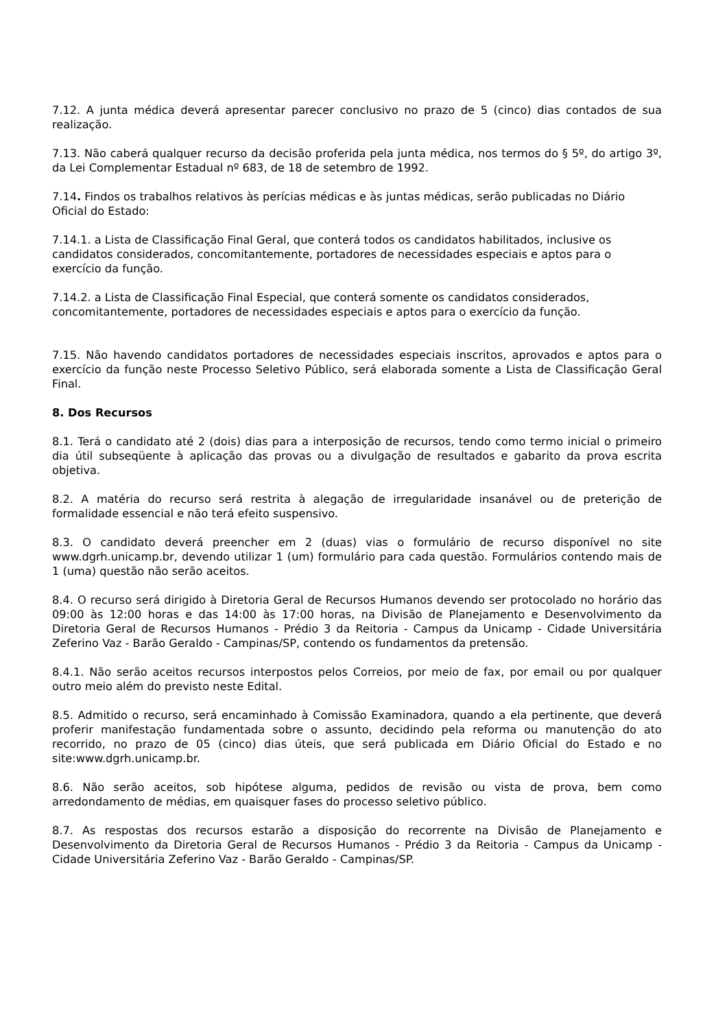7.12. A junta médica deverá apresentar parecer conclusivo no prazo de 5 (cinco) dias contados de sua realização.
7.13. Não caberá qualquer recurso da decisão proferida pela junta médica, nos termos do § 5º, do artigo 3º, da Lei Complementar Estadual nº 683, de 18 de setembro de 1992.
7.14. Findos os trabalhos relativos às perícias médicas e às juntas médicas, serão publicadas no Diário Oficial do Estado:
7.14.1. a Lista de Classificação Final Geral, que conterá todos os candidatos habilitados, inclusive os candidatos considerados, concomitantemente, portadores de necessidades especiais e aptos para o exercício da função.
7.14.2. a Lista de Classificação Final Especial, que conterá somente os candidatos considerados, concomitantemente, portadores de necessidades especiais e aptos para o exercício da função.
7.15. Não havendo candidatos portadores de necessidades especiais inscritos, aprovados e aptos para o exercício da função neste Processo Seletivo Público, será elaborada somente a Lista de Classificação Geral Final.
8. Dos Recursos
8.1. Terá o candidato até 2 (dois) dias para a interposição de recursos, tendo como termo inicial o primeiro dia útil subseqüente à aplicação das provas ou a divulgação de resultados e gabarito da prova escrita objetiva.
8.2. A matéria do recurso será restrita à alegação de irregularidade insanável ou de preterição de formalidade essencial e não terá efeito suspensivo.
8.3. O candidato deverá preencher em 2 (duas) vias o formulário de recurso disponível no site www.dgrh.unicamp.br, devendo utilizar 1 (um) formulário para cada questão. Formulários contendo mais de 1 (uma) questão não serão aceitos.
8.4. O recurso será dirigido à Diretoria Geral de Recursos Humanos devendo ser protocolado no horário das 09:00 às 12:00 horas e das 14:00 às 17:00 horas, na Divisão de Planejamento e Desenvolvimento da Diretoria Geral de Recursos Humanos - Prédio 3 da Reitoria - Campus da Unicamp - Cidade Universitária Zeferino Vaz - Barão Geraldo - Campinas/SP, contendo os fundamentos da pretensão.
8.4.1. Não serão aceitos recursos interpostos pelos Correios, por meio de fax, por email ou por qualquer outro meio além do previsto neste Edital.
8.5. Admitido o recurso, será encaminhado à Comissão Examinadora, quando a ela pertinente, que deverá proferir manifestação fundamentada sobre o assunto, decidindo pela reforma ou manutenção do ato recorrido, no prazo de 05 (cinco) dias úteis, que será publicada em Diário Oficial do Estado e no site:www.dgrh.unicamp.br.
8.6. Não serão aceitos, sob hipótese alguma, pedidos de revisão ou vista de prova, bem como arredondamento de médias, em quaisquer fases do processo seletivo público.
8.7. As respostas dos recursos estarão a disposição do recorrente na Divisão de Planejamento e Desenvolvimento da Diretoria Geral de Recursos Humanos - Prédio 3 da Reitoria - Campus da Unicamp - Cidade Universitária Zeferino Vaz - Barão Geraldo - Campinas/SP.